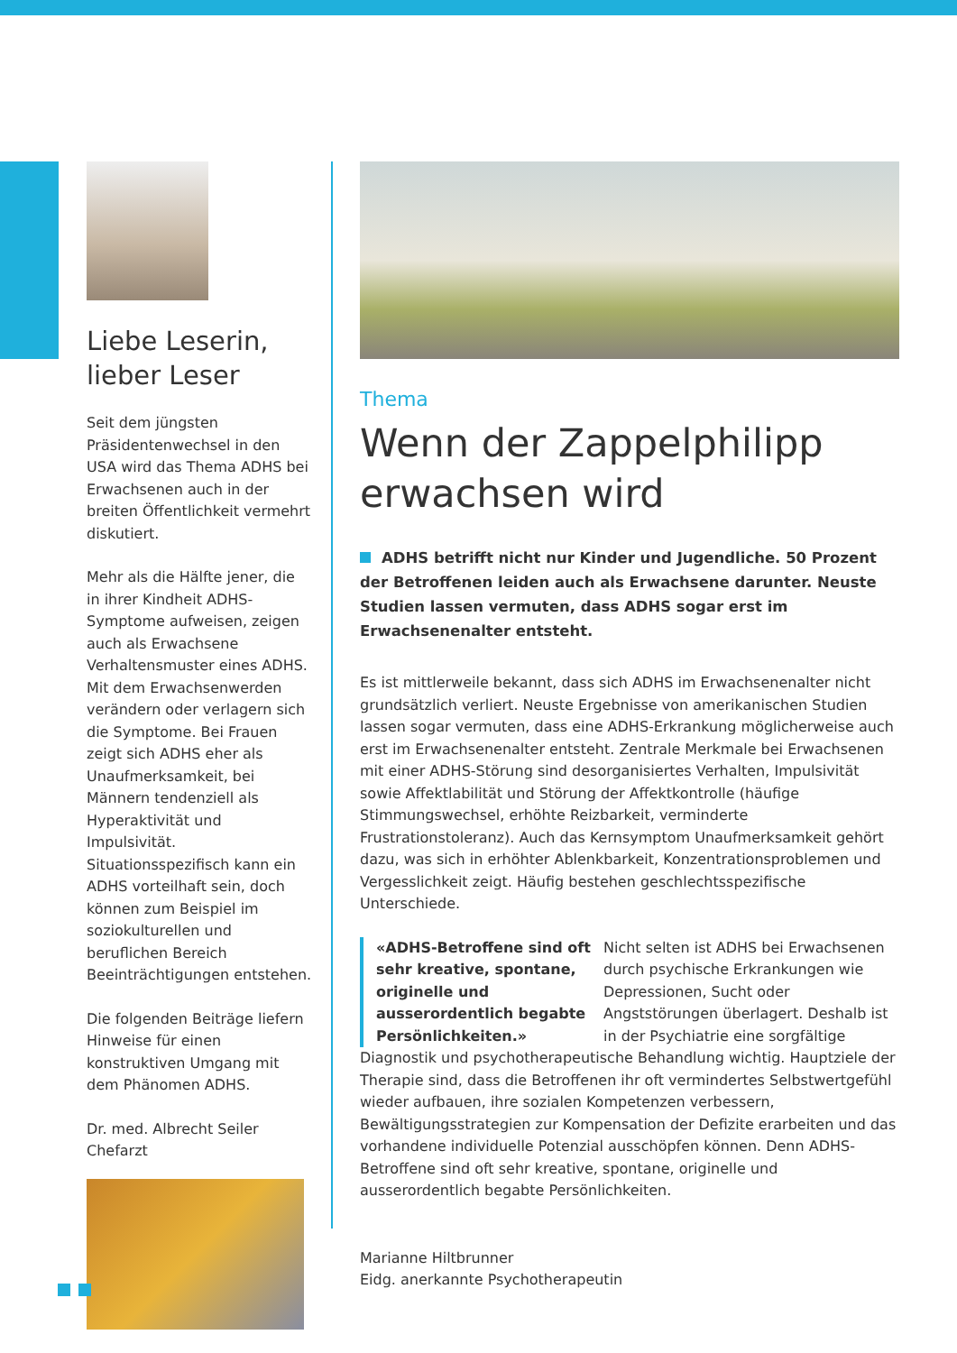Liebe Leserin,
lieber Leser
Seit dem jüngsten Präsidentenwechsel in den USA wird das Thema ADHS bei Erwachsenen auch in der breiten Öffentlichkeit vermehrt diskutiert.
Mehr als die Hälfte jener, die in ihrer Kindheit ADHS-Symptome aufweisen, zeigen auch als Erwachsene Verhaltensmuster eines ADHS. Mit dem Erwachsenwerden verändern oder verlagern sich die Symptome. Bei Frauen zeigt sich ADHS eher als Unaufmerksamkeit, bei Männern tendenziell als Hyperaktivität und Impulsivität. Situationsspezifisch kann ein ADHS vorteilhaft sein, doch können zum Beispiel im soziokulturellen und beruflichen Bereich Beeinträchtigungen entstehen.
Die folgenden Beiträge liefern Hinweise für einen konstruktiven Umgang mit dem Phänomen ADHS.
Dr. med. Albrecht Seiler
Chefarzt
Thema
Wenn der Zappelphilipp erwachsen wird
ADHS betrifft nicht nur Kinder und Jugendliche. 50 Prozent der Betroffenen leiden auch als Erwachsene darunter. Neuste Studien lassen vermuten, dass ADHS sogar erst im Erwachsenenalter entsteht.
Es ist mittlerweile bekannt, dass sich ADHS im Erwachsenenalter nicht grundsätzlich verliert. Neuste Ergebnisse von amerikanischen Studien lassen sogar vermuten, dass eine ADHS-Erkrankung möglicherweise auch erst im Erwachsenenalter entsteht. Zentrale Merkmale bei Erwachsenen mit einer ADHS-Störung sind desorganisiertes Verhalten, Impulsivität sowie Affektlabilität und Störung der Affektkontrolle (häufige Stimmungswechsel, erhöhte Reizbarkeit, verminderte Frustrationstoleranz). Auch das Kernsymptom Unaufmerksamkeit gehört dazu, was sich in erhöhter Ablenkbarkeit, Konzentrationsproblemen und Vergesslichkeit zeigt. Häufig bestehen geschlechtsspezifische Unterschiede.
«ADHS-Betroffene sind oft sehr kreative, spontane, originelle und ausserordentlich begabte Persönlichkeiten.»
Nicht selten ist ADHS bei Erwachsenen durch psychische Erkrankungen wie Depressionen, Sucht oder Angststörungen überlagert. Deshalb ist in der Psychiatrie eine sorgfältige Diagnostik und psychotherapeutische Behandlung wichtig. Hauptziele der Therapie sind, dass die Betroffenen ihr oft vermindertes Selbstwertgefühl wieder aufbauen, ihre sozialen Kompetenzen verbessern, Bewältigungsstrategien zur Kompensation der Defizite erarbeiten und das vorhandene individuelle Potenzial ausschöpfen können. Denn ADHS-Betroffene sind oft sehr kreative, spontane, originelle und ausserordentlich begabte Persönlichkeiten.
Marianne Hiltbrunner
Eidg. anerkannte Psychotherapeutin